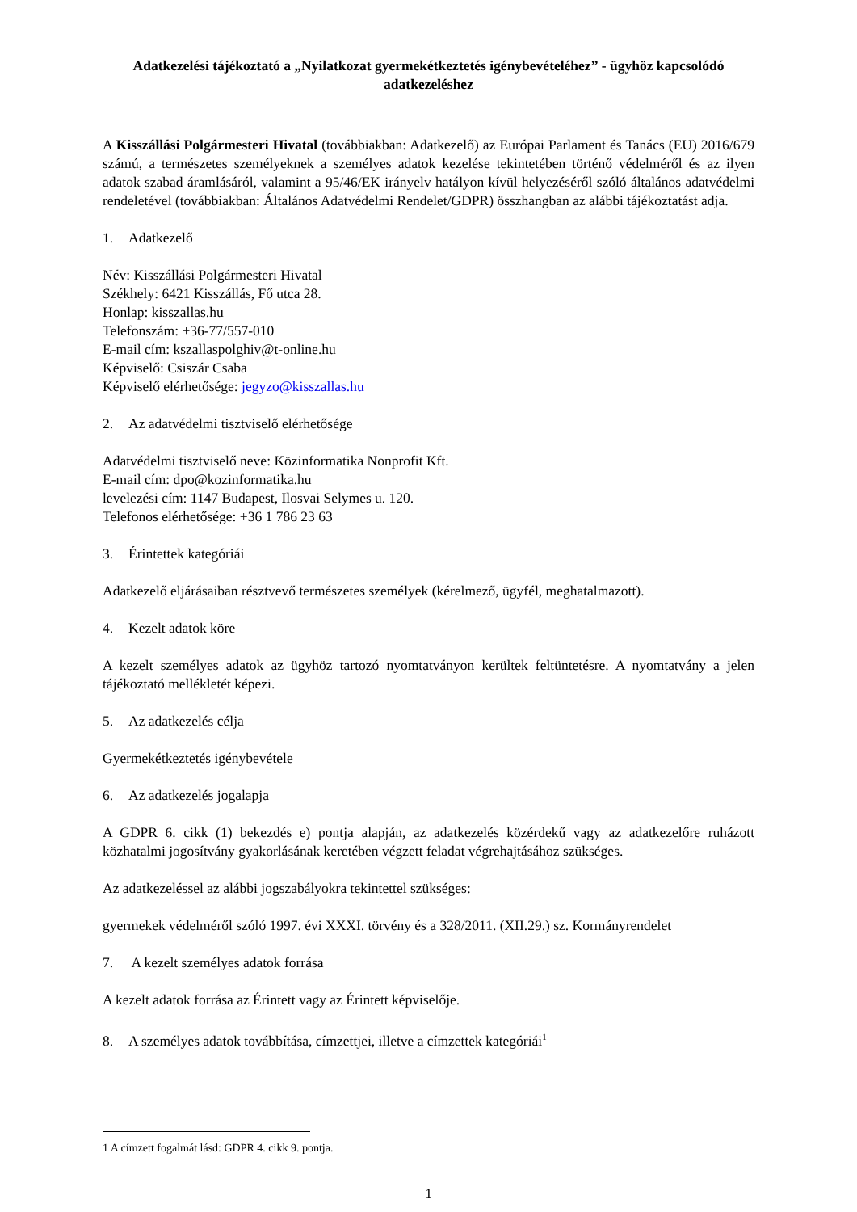Adatkezelési tájékoztató a „Nyilatkozat gyermekétkeztetés igénybevételéhez” - ügyhöz kapcsolódó adatkezeléshez
A Kisszállási Polgármesteri Hivatal (továbbiakban: Adatkezelő) az Európai Parlament és Tanács (EU) 2016/679 számú, a természetes személyeknek a személyes adatok kezelése tekintetében történő védelméről és az ilyen adatok szabad áramlásáról, valamint a 95/46/EK irányelv hatályon kívül helyezéséről szóló általános adatvédelmi rendeletével (továbbiakban: Általános Adatvédelmi Rendelet/GDPR) összhangban az alábbi tájékoztatást adja.
1. Adatkezelő
Név: Kisszállási Polgármesteri Hivatal
Székhely: 6421 Kisszállás, Fő utca 28.
Honlap: kisszallas.hu
Telefonszám: +36-77/557-010
E-mail cím: kszallaspolghiv@t-online.hu
Képviselő: Csiszár Csaba
Képviselő elérhetősége: jegyzo@kisszallas.hu
2. Az adatvédelmi tisztviselő elérhetősége
Adatvédelmi tisztviselő neve: Közinformatika Nonprofit Kft.
E-mail cím: dpo@kozinformatika.hu
levelezési cím: 1147 Budapest, Ilosvai Selymes u. 120.
Telefonos elérhetősége: +36 1 786 23 63
3. Érintettek kategóriái
Adatkezelő eljárásaiban résztvevő természetes személyek (kérelmező, ügyfél, meghatalmazott).
4. Kezelt adatok köre
A kezelt személyes adatok az ügyhöz tartozó nyomtatványon kerültek feltüntetésre. A nyomtatvány a jelen tájékoztató mellékletét képezi.
5. Az adatkezelés célja
Gyermekétkeztetés igénybevétele
6. Az adatkezelés jogalapja
A GDPR 6. cikk (1) bekezdés e) pontja alapján, az adatkezelés közérdekű vagy az adatkezelőre ruházott közhatalmi jogosítvány gyakorlásának keretében végzett feladat végrehajtásához szükséges.
Az adatkezeléssel az alábbi jogszabályokra tekintettel szükséges:
gyermekek védelméről szóló 1997. évi XXXI. törvény és a 328/2011. (XII.29.) sz. Kormányrendelet
7. A kezelt személyes adatok forrása
A kezelt adatok forrása az Érintett vagy az Érintett képviselője.
8. A személyes adatok továbbítása, címzettjei, illetve a címzettek kategóriái<sup>1</sup>
1 A címzett fogalmát lásd: GDPR 4. cikk 9. pontja.
1